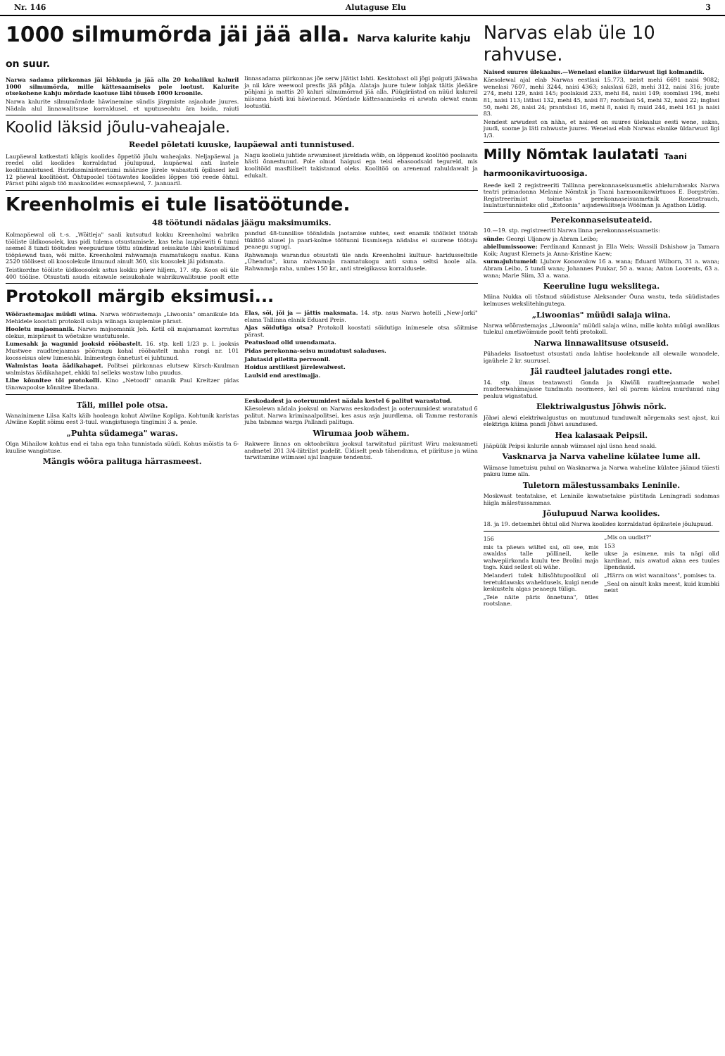Nr. 146 Alutaguse Elu 3
1000 silmumõrda jäi jää alla. Narva kalurite kahju on suur.
Narwa sadama piirkonnas jäi lõhkuda ja jää alla 20 kohalikul kaluril 1000 silmumõrda, mille kättesaamiseks pole lootust. Kalurite otsekohene kahju mõrdade kaotuse läbi tõuseb 1000 kroonile.
Narwa kalurite silmumõrdade häwinemine sündis järgmiste asjaolude juures. Nädala alul linnawalitsuse korraldusel, et uputuseohtu ära hoida, raiuti linnasadama piirkonnas jõe serw jäätist lahti. Kesktohast oli jõgi paiguti jääwaba ja nii käre weewool presfis jää põhja. Alataja juure tulew lobjak täitis jõeääre põhjani ja mattis 20 kaluri silmumõrrad jää alla. Püügiriistad on nüüd kalureil niisama hästi kui häwinenud. Mõrdade kättesaamiseks ei arwata olewat enam lootustki.
Koolid läksid jõulu-vaheajale.
Reedel põletati kuuske, laupäewal anti tunnistused.
Laupäewal katkestati kõigis koolides õppetöö jõulu waheajaks. Neljapäewal ja reedel olid koolides korraldatud jõulupuud, laupäewal anti lastele koolitunnistused. Haridusministeeriumi määruse järele wabastati õpilased kell 12 päewal koolitööst. Õhtupoolel töötawates koolides lõppes töö reede õhtul. Pärast pühi algab töö maakoolides esmaspäewal, 7. jaanuaril.
Nagu koolielu juhtide arwamisest järeldada wõib, on lõppenud koolitöö poolaasta hästi õnnestunud. Pole olnud haigusi ega teisi ebasoodsaid tegureid, mis koolitööd masftiliselt takistanud oleks. Koolitöö on arenenud rahuldawalt ja edukalt.
Kreenholmis ei tule lisatöötunde.
48 töötundi nädalas jäägu maksimumiks.
Kolmapäewal oli t.-s. „Wõitleja" saali kutsutud kokku Kreenholmi wabriku tööliste üldkoosolek, kus pidi tulema otsustamisele, kas teha laupäewiti 6 tunni asemel 8 tundi töötades weepuuduse tõttu sündinud seisakute läbi kaotsiläinud tööpäewad tasa, wõi mitte. Kreenholmi rahwamaja raamatukogu saatus. Kuna 2520 töölisest oli koosolekule ilmunud ainult 360, siis koosolek jäi pidamata.
Teistkordne tööliste üldkoosolek astus kokku päew hiljem, 17. stp. Koos oli üle 400 töölise. Otsustati asuda eitawale seisukohale wabrikuwalitsuse poolt ette pandud 48-tunnilise töönädala jaotamise suhtes, sest enamik töölisist töötab tükitöö alusel ja paari-kolme töötunni lisamisega nädalas ei suurene töötaju peaaegu sugugi.
Rahwamaja warandus otsustati üle anda Kreenholmi kultuur- haridusseltsile „Ühendus", kuna rahwamaja raamatukogu anti sama seltsi hoole alla. Rahwamaja raha, umbes 150 kr., anti streigikassa korraldusele.
Protokoll märgib eksimusi...
Wöörastemajas müüdi wiina. Narwa wöörastemaja „Liwoonia" omanikule Ida Mehidele koostati protokoll salaja wiinaga kauplemise pärast.
Hooletu majaomanik. Narwa majaomanik Joh. Ketil oli majaraamat korratus olekus, mispärast ta wõetakse wastutusele.
Lumesahk ja wagunid jooksid rööbastelt. 16. stp. kell 1/23 p. l. jooksis Mustwee raudteejaamas põõrangu kohal rööbastelt maha rongi nr. 101 koosseisus olew lumesahk. Inimestega õnnetust ei juhtunud.
Walmistas loata äädikahapet. Politsei piirkonnas elutsew Kirsch-Kuulman walmistas äädikahapet, ehkki tal selleks wastaw luba puudus.
Libe kõnnitee tõi protokolli. Kino „Netoodi" omanik Paul Kreitzer pidas tänawapoolse kõnnitee libedana.
Elas, sõi, jõi ja — jättis maksmata. 14. stp. asus Narwa hotelli „New-Jorki" elama Tallinna elanik Eduard Preis.
Ajas söidutiga otsa? Protokoll koostati söidutiga inimesele otsa sõitmise pärast.
Peatusload olid uuendamata.
Pidas perekonna-seisu muudatust saladuses.
Jalutasid piletita perroonil.
Hoidus arstlikest järelewalwest.
Laulsid end arestimajja.
Täli, millel pole otsa.
Wanainimene Liisa Kalts käib hooleaga kohut Alwiine Kopliga. Kohtunik karistas Alwiine Koplit sõimu eest 3-tuul. wangistusega tingimisi 3 a. peale.
„Puhta südamega" waras.
Olga Mihailow kohtus end ei taha ega taha tunnistada süüdi. Kohus mõistis ta 6-kuulise wangistuse.
Mängis wõõra palituga härrasmeest.
Eeskodadest ja ooteruumidest nädala kestel 6 palitut warastatud.
Käesolewa nädala jooksul on Narwas eeskodadest ja ooteruumidest waratatud 6 palitut. Narwa kriminaalpolitsei, kes asus asja juurdlema, oli Tamme restoranis juba tabamas warga Pallandi palituga.
Wirumaa joob wähem.
Rakwere linnas on oktoobrikuu jooksul tarwitatud piiritust Wiru maksuameti andmetel 201 3/4-liitrilist pudelit. Üldiselt peab tähendama, et piirituse ja wiina tarwitamine wiimasel ajal languse tendentsi.
Narvas elab üle 10 rahvuse.
Naised suures ülekaalus.—Wenelasi elanike üldarwust ligi kolmandik.
Käesolewal ajal elab Narwas eestlasi 15.773, neist mehi 6691 naisi 9082; wenelasi 7607, mehi 3244, naisi 4363; sakslasi 628, mehi 312, naisi 316; juute 274, mehi 129, naisi 145; poolakaid 233, mehi 84, naisi 149; soomlasi 194, mehi 81, naisi 113; lätlasi 132, mehi 45, naisi 87; rootslasi 54, mehi 32, naisi 22; inglasi 50, mehi 26, naisi 24; prantslasi 16, mehi 8, naisi 8; muid 244, mehi 161 ja naisi 83.
Nendest arwudest on näha, et naised on suures ülekaalus eesti wene, saksa, juudi, soome ja läti rahwuste juures. Wenelasi elab Narwas elanike üldarwust ligi 1/3.
Milly Nõmtak laulatati Taani harmoonikavirtuoosiga.
Reede kell 2 registreeriti Tallinna perekonnaseisuametis abielurahwaks Narwa teatri primadonna Melanie Nõmtak ja Taani harmoonikawirtuoos E. Borgström. Registreerimist toimetas perekonnaseisuametnik Rosenstrauch, laulatustunnisteks olid „Estoonia" asjadewalitseja Wöölman ja Agathon Lüdig.
Perekonnaseisuteateid.
10.—19. stp. registreeriti Narwa linna perekonnaseisuametis:
sünde: Georgi Uljanow ja Abram Leibo;
abiellumissoowe: Ferdinand Kannast ja Ella Wels; Wassili Dshishow ja Tamara Koik; August Klemets ja Anna-Kristine Kaew;
surmajuhtumeid: Ljubow Konowalow 16 a. wana; Eduard Wilborn, 31 a. wana; Abram Leibo, 5 tundi wana; Johannes Puukar, 50 a. wana; Anton Loorents, 63 a. wana; Marie Siim, 33 a. wana.
Keeruline lugu wekslitega.
Miina Nukka oli tõstnud süüdistuse Aleksander Õuna wastu, teda süüdistades kelmuses wekslitehingutega.
„Liwoonias" müüdi salaja wiina.
Narwa wõõrastemajas „Liwoonia" müüdi salaja wiina, mille kohta müügi awalikus tulekul ametiwõimude poolt tehti protokoll.
Narwa linnawalitsuse otsuseid.
Pühadeks lisatoetust otsustati anda lahtise hoolekande all olewaile wanadele, igaühele 2 kr. suurusel.
Jäi raudteel jalutades rongi ette.
14. stp. ilmus teatawasti Gonda ja Kiwiõli raudteejaamade wahel raudteewahimajasse tundmata noormees, kel oli parem käelau murdunud ning pealuu wigastatud.
Elektriwalgustus Jõhwis nõrk.
Jõhwi alewi elektriwalgustus on muutunud tunduwalt nõrgemaks sest ajast, kui elektriga käima pandi Jõhwi asundused.
Hea kalasaak Peipsil.
Jääpüük Peipsi kalurile annab wiimasel ajal üsna head saaki.
Vasknarva ja Narva vaheline külatee lume all.
Wiimase lumetuisu puhul on Wasknarwa ja Narwa waheline külatee jäänud täiesti paksu lume alla.
Tuletorn mälestussambaks Leninile.
Moskwast teatatakse, et Leninile kawatsetakse püstitada Leningradi sadamas hiigla mälestussammas.
Jõulupuud Narwa koolides.
18. ja 19. detsembri õhtul olid Narwa koolides korraldatud õpilastele jõulupuud.
156
mis ta päewa wältel sai, oli see, mis awaldas talle pöllineil, kelle walwepiirkonda kuulu tee Brolini maja taga. Kuid sellest oli wähe.
Melanderi tulek hilisõhtupoolikul oli teretuldawaks waheldusels, kuigi nende keskustelu algas peaaegu tüliga.
„Teie näite päris õnnetuna", ütles rootslane.
„Mis on uudist?"
153
ukse ja esimene, mis ta nägi olid kardinad, mis awatud akna ees tuules lipendasid.
„Härra on wist wannitoas", pomises ta.
„Seal on ainult kaks meest, kuid kumbki neist